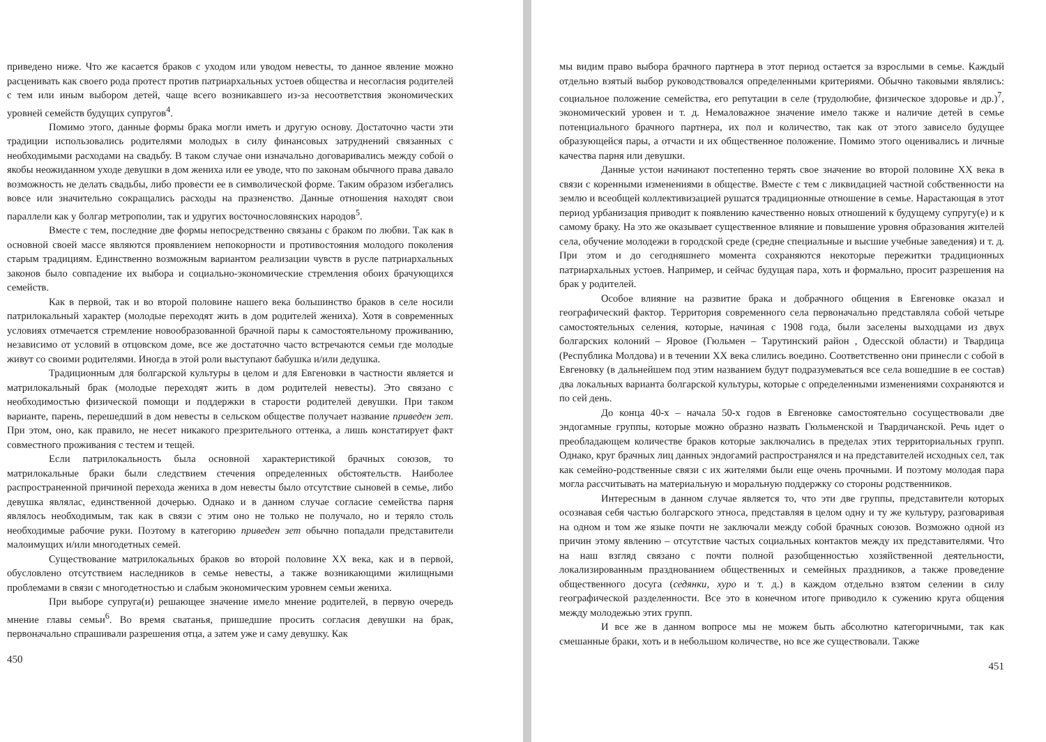приведено ниже. Что же касается браков с уходом или уводом невесты, то данное явление можно расценивать как своего рода протест против патриархальных устоев общества и несогласия родителей с тем или иным выбором детей, чаще всего возникавшего из-за несоответствия экономических уровней семейств будущих супругов<sup>4</sup>.
Помимо этого, данные формы брака могли иметь и другую основу. Достаточно части эти традиции использовались родителями молодых в силу финансовых затруднений связанных с необходимыми расходами на свадьбу. В таком случае они изначально договаривались между собой о якобы неожиданном уходе девушки в дом жениха или ее уводе, что по законам обычного права давало возможность не делать свадьбы, либо провести ее в символической форме. Таким образом избегались вовсе или значительно сокращались расходы на празненство. Данные отношения находят свои параллели как у болгар метрополии, так и удругих восточнословянских народов<sup>5</sup>.
Вместе с тем, последние две формы непосредственно связаны с браком по любви. Так как в основной своей массе являются проявлением непокорности и противостояния молодого поколения старым традициям. Единственно возможным вариантом реализации чувств в русле патриархальных законов было совпадение их выбора и социально-экономические стремления обоих брачующихся семейств.
Как в первой, так и во второй половине нашего века большинство браков в селе носили патрилокальный характер (молодые переходят жить в дом родителей жениха). Хотя в современных условиях отмечается стремление новообразованной брачной пары к самостоятельному проживанию, независимо от условий в отцовском доме, все же достаточно часто встречаются семьи где молодые живут со своими родителями. Иногда в этой роли выступают бабушка и/или дедушка.
Традиционным для болгарской культуры в целом и для Евгеновки в частности является и матрилокальный брак (молодые переходят жить в дом родителей невесты). Это связано с необходимостью физической помощи и поддержки в старости родителей девушки. При таком варианте, парень, перешедший в дом невесты в сельском обществе получает название приведен зет. При этом, оно, как правило, не несет никакого презрительного оттенка, а лишь констатирует факт совместного проживания с тестем и тещей.
Если патрилокальность была основной характеристикой брачных союзов, то матрилокальные браки были следствием стечения определенных обстоятельств. Наиболее распространенной причиной перехода жениха в дом невесты было отсутствие сыновей в семье, либо девушка являлас, единственной дочерью. Однако и в данном случае согласие семейства парня являлось необходимым, так как в связи с этим оно не только не получало, но и теряло столь необходимые рабочие руки. Поэтому в категорию приведен зет обычно попадали представители малоимущих и/или многодетных семей.
Существование матрилокальных браков во второй половине XX века, как и в первой, обусловлено отсутствием наследников в семье невесты, а также возникающими жилищными проблемами в связи с многодетностью и слабым экономическим уровнем семьи жениха.
При выборе супруга(и) решающее значение имело мнение родителей, в первую очередь мнение главы семьи<sup>6</sup>. Во время сватанья, пришедшие просить согласия девушки на брак, первоначально спрашивали разрешения отца, а затем уже и саму девушку. Как
450
мы видим право выбора брачного партнера в этот период остается за взрослыми в семье. Каждый отдельно взятый выбор руководствовался определенными критериями. Обычно таковыми являлись: социальное положение семейства, его репутации в селе (трудолюбие, физическое здоровье и др.)<sup>7</sup>, экономический уровен и т. д. Немаловажное значение имело также и наличие детей в семье потенциального брачного партнера, их пол и количество, так как от этого зависело будущее образующейся пары, а отчасти и их общественное положение. Помимо этого оценивались и личные качества парня или девушки.
Данные устои начинают постепенно терять свое значение во второй половине XX века в связи с коренными изменениями в обществе. Вместе с тем с ликвидацией частной собственности на землю и всеобщей коллективизацией рушатся традиционные отношение в семье. Нарастающая в этот период урбанизация приводит к появлению качественно новых отношений к будущему супругу(е) и к самому браку. На это же оказывает существенное влияние и повышение уровня образования жителей села, обучение молодежи в городской среде (средне специальные и высшие учебные заведения) и т. д. При этом и до сегодняшнего момента сохраняются некоторые пережитки традиционных патриархальных устоев. Например, и сейчас будущая пара, хоть и формально, просит разрешения на брак у родителей.
Особое влияние на развитие брака и добрачного общения в Евгеновке оказал и географический фактор. Территория современного села первоначально представляла собой четыре самостоятельных селения, которые, начиная с 1908 года, были заселены выходцами из двух болгарских колоний – Яровое (Гюльмен – Тарутинский район , Одесской области) и Твардица (Республика Молдова) и в течении XX века слились воедино. Соответственно они принесли с собой в Евгеновку (в дальнейшем под этим названием будут подразумеваться все села вошедшие в ее состав) два локальных варианта болгарской культуры, которые с определенными изменениями сохраняются и по сей день.
До конца 40-х – начала 50-х годов в Евгеновке самостоятельно сосуществовали две эндогамные группы, которые можно образно назвать Гюльменской и Твардичанской. Речь идет о преобладающем количестве браков которые заключались в пределах этих территориальных групп. Однако, круг брачных лиц данных эндогамий распространялся и на представителей исходных сел, так как семейно-родственные связи с их жителями были еще очень прочными. И поэтому молодая пара могла рассчитывать на материальную и моральную поддержку со стороны родственников.
Интересным в данном случае является то, что эти две группы, представители которых осознавая себя частью болгарского этноса, представляя в целом одну и ту же культуру, разговаривая на одном и том же языке почти не заключали между собой брачных союзов. Возможно одной из причин этому явлению – отсутствие частых социальных контактов между их представителями. Что на наш взгляд связано с почти полной разобщенностью хозяйственной деятельности, локализированным празднованием общественных и семейных праздников, а также проведение общественного досуга (седянки, хуро и т. д.) в каждом отдельно взятом селении в силу географической разделенности. Все это в конечном итоге приводило к сужению круга общения между молодежью этих групп.
И все же в данном вопросе мы не можем быть абсолютно категоричными, так как смешанные браки, хоть и в небольшом количестве, но все же существовали. Также
451